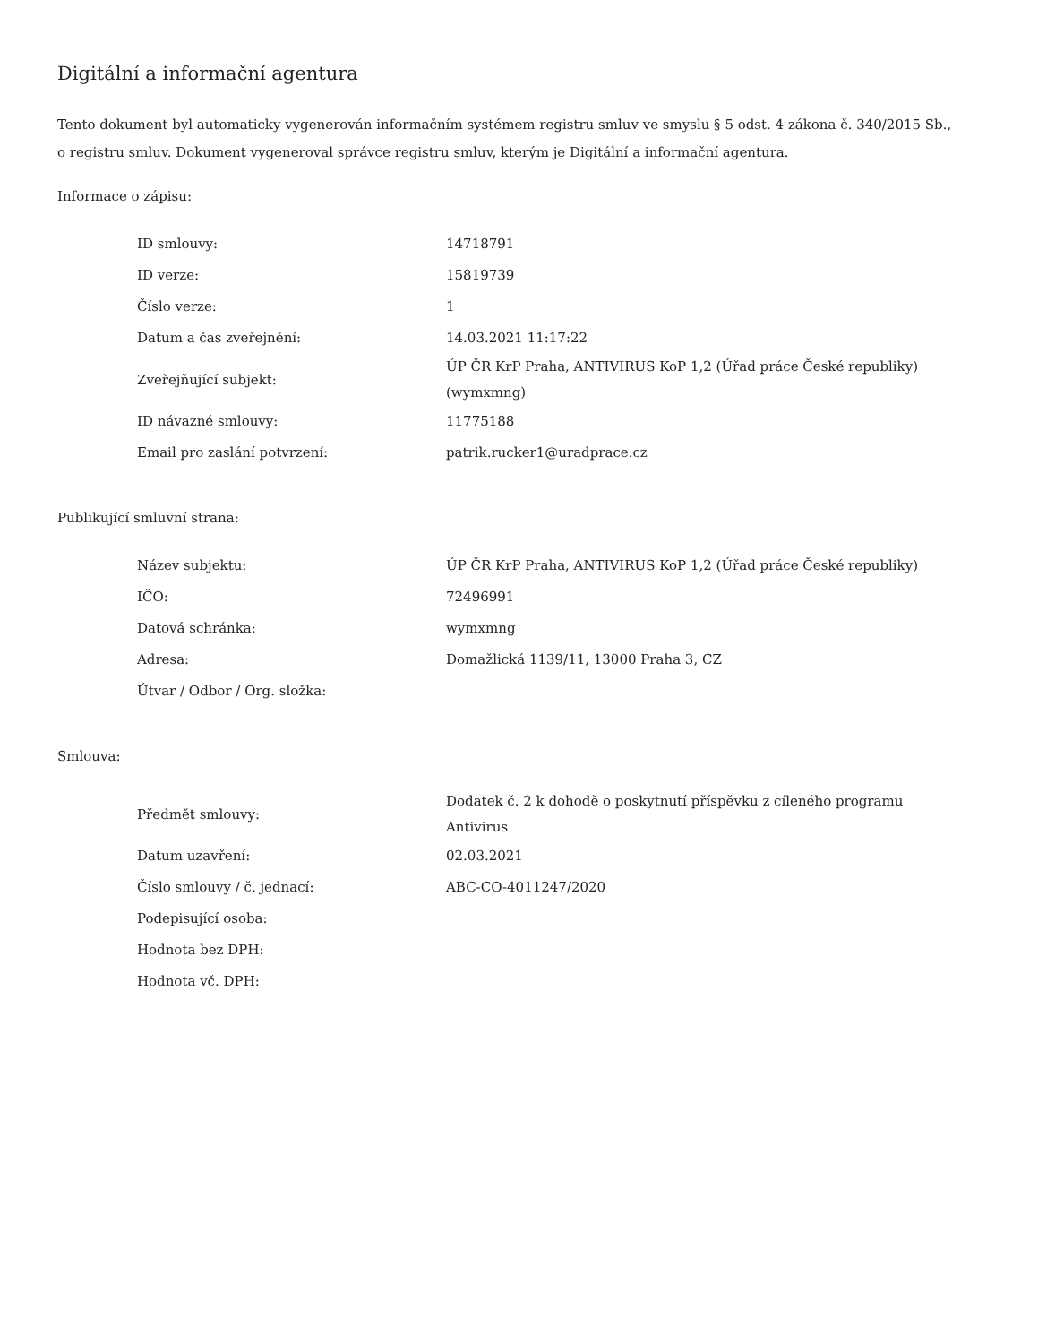Digitální a informační agentura
Tento dokument byl automaticky vygenerován informačním systémem registru smluv ve smyslu § 5 odst. 4 zákona č. 340/2015 Sb., o registru smluv. Dokument vygeneroval správce registru smluv, kterým je Digitální a informační agentura.
Informace o zápisu:
| ID smlouvy: | 14718791 |
| ID verze: | 15819739 |
| Číslo verze: | 1 |
| Datum a čas zveřejnění: | 14.03.2021 11:17:22 |
| Zveřejňující subjekt: | ÚP ČR KrP Praha, ANTIVIRUS KoP 1,2 (Úřad práce České republiky) (wymxmng) |
| ID návazné smlouvy: | 11775188 |
| Email pro zaslání potvrzení: | patrik.rucker1@uradprace.cz |
Publikující smluvní strana:
| Název subjektu: | ÚP ČR KrP Praha, ANTIVIRUS KoP 1,2 (Úřad práce České republiky) |
| IČO: | 72496991 |
| Datová schránka: | wymxmng |
| Adresa: | Domažlická 1139/11, 13000 Praha 3, CZ |
| Útvar / Odbor / Org. složka: | |
Smlouva:
| Předmět smlouvy: | Dodatek č. 2 k dohodě o poskytnutí příspěvku z cíleného programu Antivirus |
| Datum uzavření: | 02.03.2021 |
| Číslo smlouvy / č. jednací: | ABC-CO-4011247/2020 |
| Podepisující osoba: | |
| Hodnota bez DPH: | |
| Hodnota vč. DPH: | |